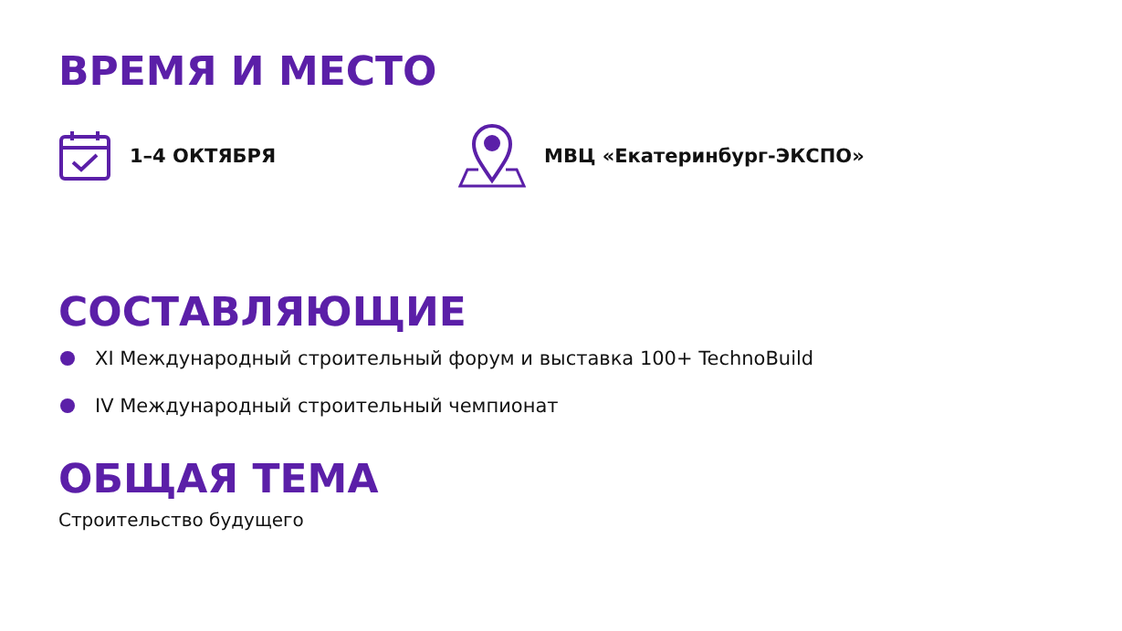ВРЕМЯ И МЕСТО
1–4 ОКТЯБРЯ МВЦ «Екатеринбург-ЭКСПО»
СОСТАВЛЯЮЩИЕ
XI Международный строительный форум и выставка 100+ TechnoBuild
IV Международный строительный чемпионат
ОБЩАЯ ТЕМА
Строительство будущего